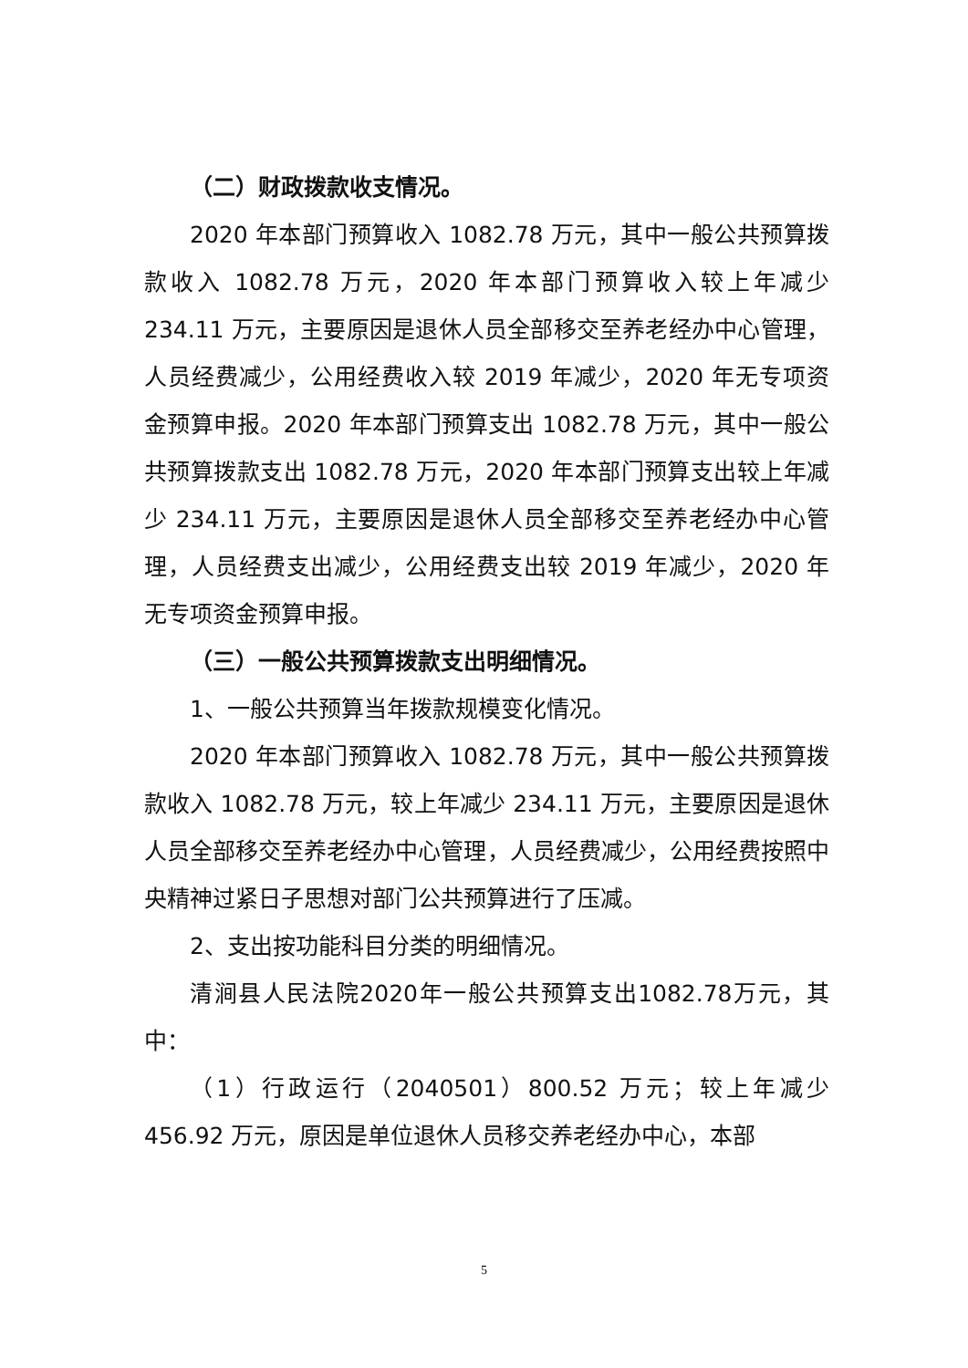（二）财政拨款收支情况。
2020 年本部门预算收入 1082.78 万元，其中一般公共预算拨款收入 1082.78 万元，2020 年本部门预算收入较上年减少 234.11 万元，主要原因是退休人员全部移交至养老经办中心管理，人员经费减少，公用经费收入较 2019 年减少，2020 年无专项资金预算申报。2020 年本部门预算支出 1082.78 万元，其中一般公共预算拨款支出 1082.78 万元，2020 年本部门预算支出较上年减少 234.11 万元，主要原因是退休人员全部移交至养老经办中心管理，人员经费支出减少，公用经费支出较 2019 年减少，2020 年无专项资金预算申报。
（三）一般公共预算拨款支出明细情况。
1、一般公共预算当年拨款规模变化情况。
2020 年本部门预算收入 1082.78 万元，其中一般公共预算拨款收入 1082.78 万元，较上年减少 234.11 万元，主要原因是退休人员全部移交至养老经办中心管理，人员经费减少，公用经费按照中央精神过紧日子思想对部门公共预算进行了压减。
2、支出按功能科目分类的明细情况。
清涧县人民法院2020年一般公共预算支出1082.78万元，其中：
（1）行政运行（2040501）800.52 万元；较上年减少 456.92 万元，原因是单位退休人员移交养老经办中心，本部
5